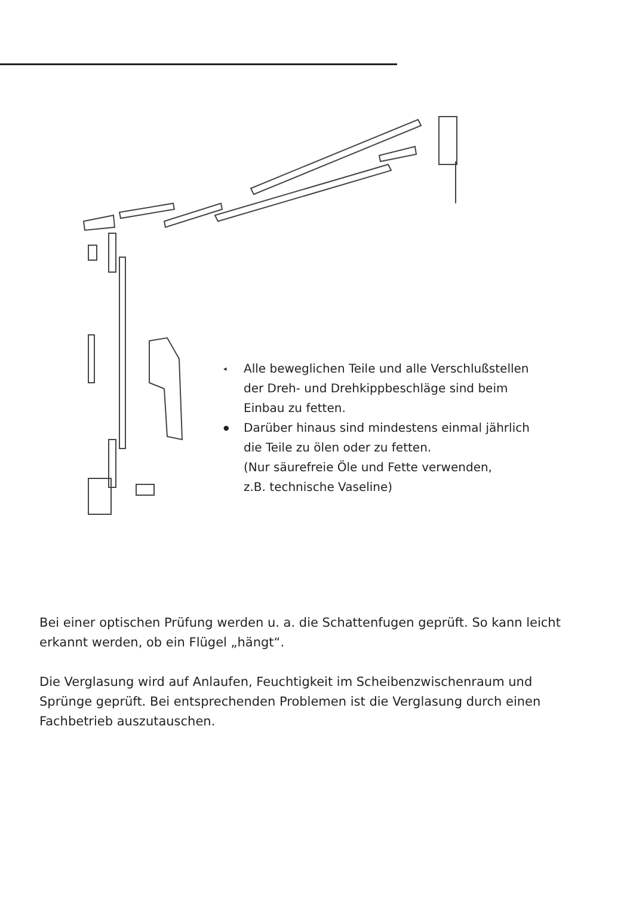◂ Alle beweglichen Teile und alle Verschlußstellen
der Dreh- und Drehkippbeschläge sind beim
Einbau zu fetten.
● Darüber hinaus sind mindestens einmal jährlich
die Teile zu ölen oder zu fetten.
(Nur säurefreie Öle und Fette verwenden,
z.B. technische Vaseline)
Bei einer optischen Prüfung werden u. a. die Schattenfugen geprüft. So kann leicht erkannt werden, ob ein Flügel „hängt“.
Die Verglasung wird auf Anlaufen, Feuchtigkeit im Scheibenzwischenraum und Sprünge geprüft. Bei entsprechenden Problemen ist die Verglasung durch einen Fachbetrieb auszutauschen.